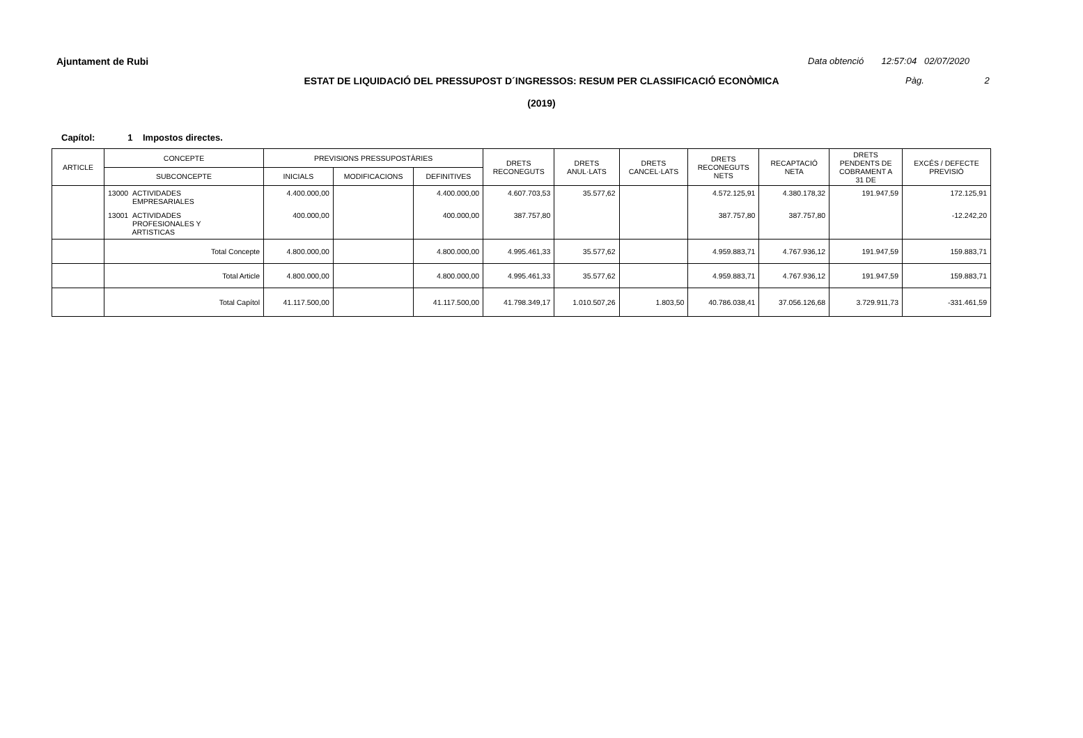Ajuntament de Rubi
Data obtenció 12:57:04 02/07/2020
ESTAT DE LIQUIDACIÓ DEL PRESSUPOST D´INGRESSOS: RESUM PER CLASSIFICACIÓ ECONÒMICA Pàg. 2
(2019)
Capítol: 1 Impostos directes.
| ARTICLE | CONCEPTE | PREVISIONS PRESSUPOSTÀRIES | | | DRETS RECONEGUTS | DRETS ANUL·LATS | DRETS CANCEL·LATS | DRETS RECONEGUTS NETS | RECAPTACIÓ NETA | DRETS PENDENTS DE COBRAMENT A 31 DE | EXCÉS / DEFECTE PREVISIÓ |
| --- | --- | --- | --- | --- | --- | --- | --- | --- | --- | --- | --- |
| | SUBCONCEPTE | INICIALS | MODIFICACIONS | DEFINITIVES | | | | | | | |
| | 13000 ACTIVIDADES EMPRESARIALES | 4.400.000,00 | | 4.400.000,00 | 4.607.703,53 | 35.577,62 | | 4.572.125,91 | 4.380.178,32 | 191.947,59 | 172.125,91 |
| | 13001 ACTIVIDADES PROFESIONALES Y ARTISTICAS | 400.000,00 | | 400.000,00 | 387.757,80 | | | 387.757,80 | 387.757,80 | | -12.242,20 |
| | Total Concepte | 4.800.000,00 | | 4.800.000,00 | 4.995.461,33 | 35.577,62 | | 4.959.883,71 | 4.767.936,12 | 191.947,59 | 159.883,71 |
| | Total Article | 4.800.000,00 | | 4.800.000,00 | 4.995.461,33 | 35.577,62 | | 4.959.883,71 | 4.767.936,12 | 191.947,59 | 159.883,71 |
| | Total Capítol | 41.117.500,00 | | 41.117.500,00 | 41.798.349,17 | 1.010.507,26 | 1.803,50 | 40.786.038,41 | 37.056.126,68 | 3.729.911,73 | -331.461,59 |